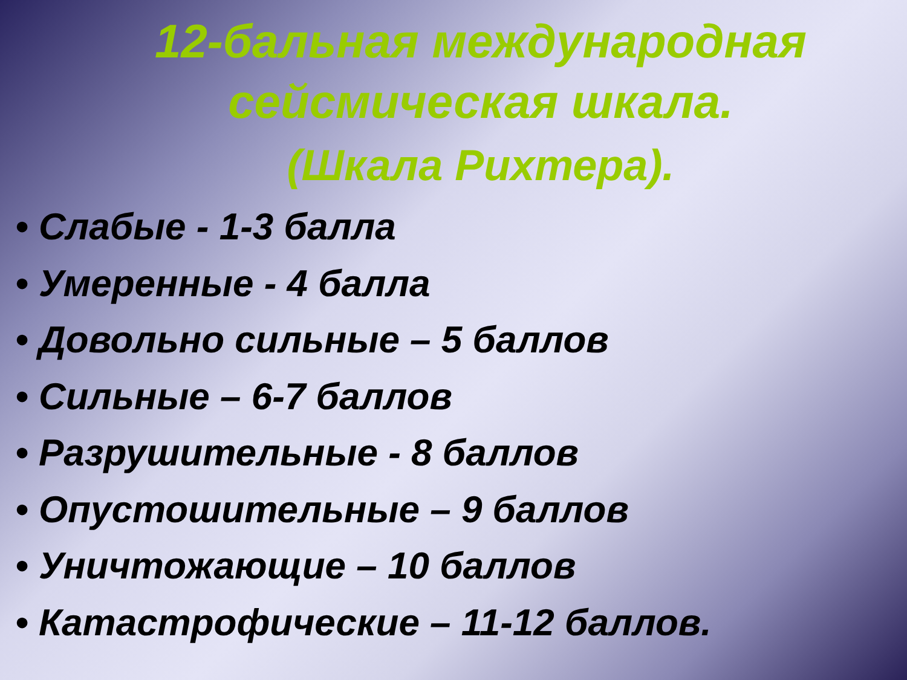12-бальная международная
сейсмическая шкала.
(Шкала Рихтера).
• Слабые - 1-3 балла
• Умеренные - 4 балла
• Довольно сильные – 5 баллов
• Сильные – 6-7 баллов
• Разрушительные - 8 баллов
• Опустошительные – 9 баллов
• Уничтожающие – 10 баллов
• Катастрофические – 11-12 баллов.